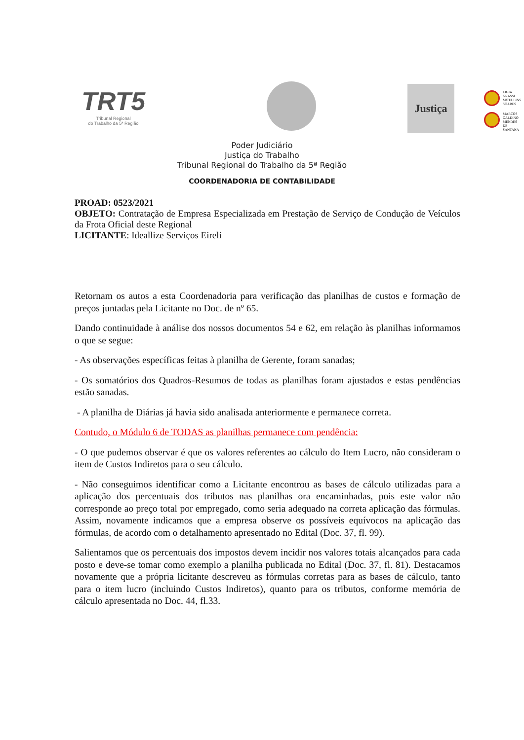TRT5
Tribunal Regional
do Trabalho da 5ª Região
Justiça
LIGIA
GRASSI
MOTA LINS
SOARES
MARCOS
GALDINO
MENDES
DE
SANTANA
Poder Judiciário
Justiça do Trabalho
Tribunal Regional do Trabalho da 5ª Região
COORDENADORIA DE CONTABILIDADE
PROAD: 0523/2021
OBJETO: Contratação de Empresa Especializada em Prestação de Serviço de Condução de Veículos da Frota Oficial deste Regional
LICITANTE: Ideallize Serviços Eireli
Retornam os autos a esta Coordenadoria para verificação das planilhas de custos e formação de preços juntadas pela Licitante no Doc. de nº 65.
Dando continuidade à análise dos nossos documentos 54 e 62, em relação às planilhas informamos o que se segue:
- As observações específicas feitas à planilha de Gerente, foram sanadas;
- Os somatórios dos Quadros-Resumos de todas as planilhas foram ajustados e estas pendências estão sanadas.
- A planilha de Diárias já havia sido analisada anteriormente e permanece correta.
Contudo, o Módulo 6 de TODAS as planilhas permanece com pendência:
- O que pudemos observar é que os valores referentes ao cálculo do Item Lucro, não consideram o item de Custos Indiretos para o seu cálculo.
- Não conseguimos identificar como a Licitante encontrou as bases de cálculo utilizadas para a aplicação dos percentuais dos tributos nas planilhas ora encaminhadas, pois este valor não corresponde ao preço total por empregado, como seria adequado na correta aplicação das fórmulas. Assim, novamente indicamos que a empresa observe os possíveis equívocos na aplicação das fórmulas, de acordo com o detalhamento apresentado no Edital (Doc. 37, fl. 99).
Salientamos que os percentuais dos impostos devem incidir nos valores totais alcançados para cada posto e deve-se tomar como exemplo a planilha publicada no Edital (Doc. 37, fl. 81). Destacamos novamente que a própria licitante descreveu as fórmulas corretas para as bases de cálculo, tanto para o item lucro (incluindo Custos Indiretos), quanto para os tributos, conforme memória de cálculo apresentada no Doc. 44, fl.33.